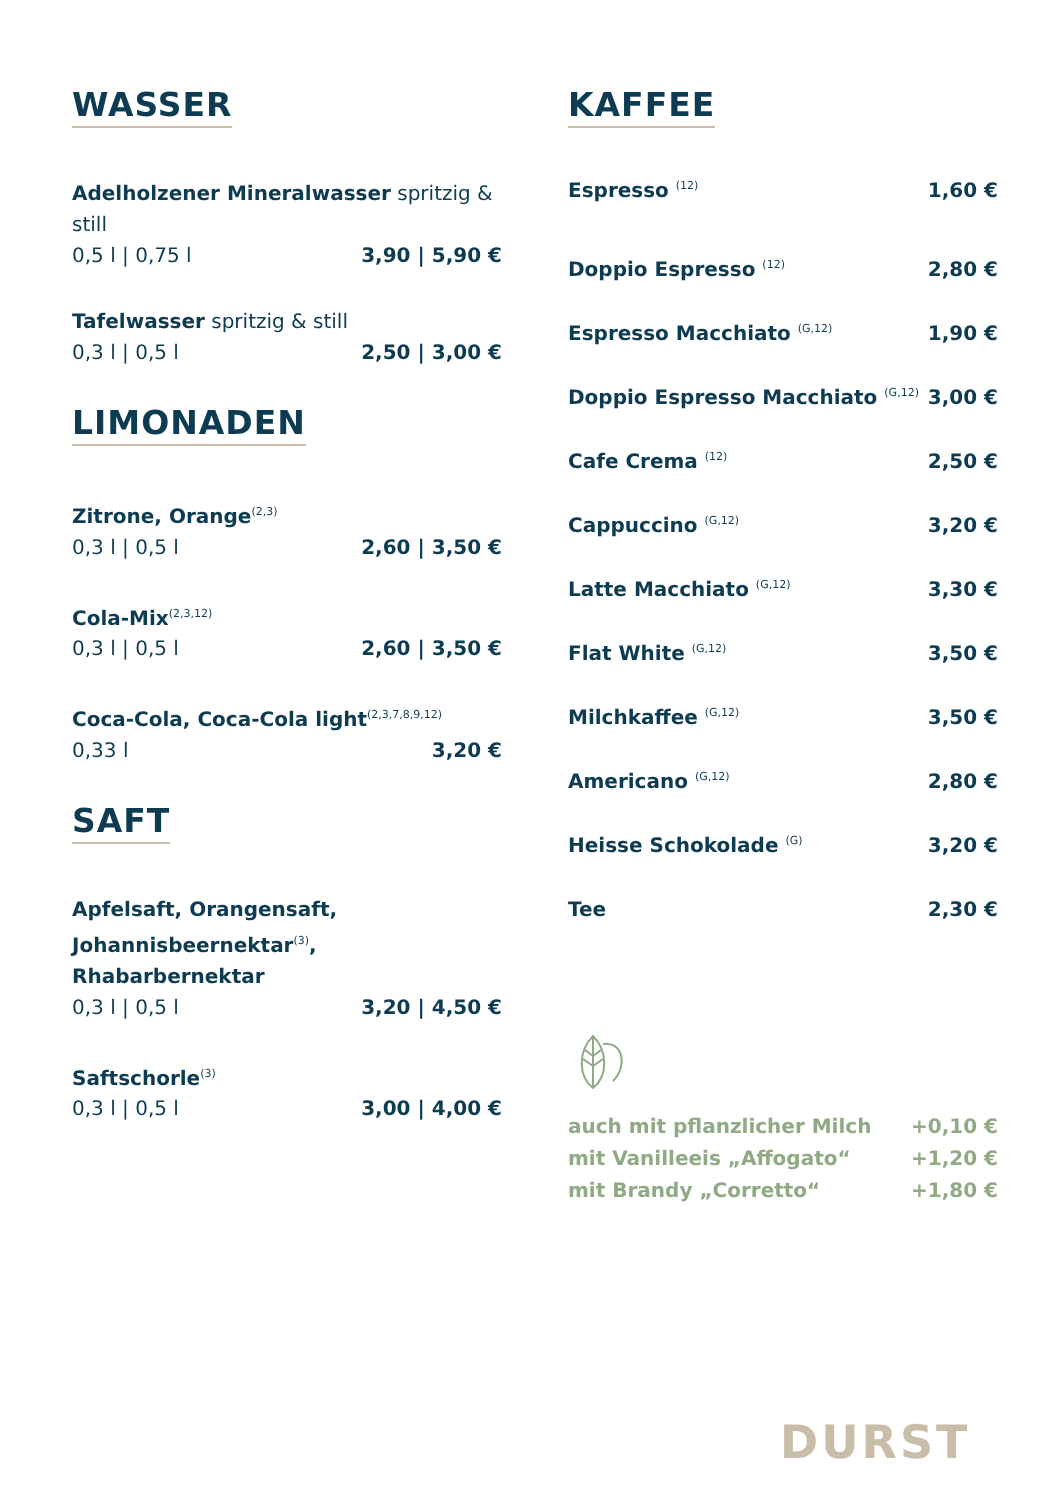WASSER
Adelholzener Mineralwasser spritzig & still
0,5 l | 0,75 l 3,90 | 5,90 €
Tafelwasser spritzig & still
0,3 l | 0,5 l 2,50 | 3,00 €
LIMONADEN
Zitrone, Orange<sup>(2,3)</sup>
0,3 l | 0,5 l 2,60 | 3,50 €
Cola-Mix<sup>(2,3,12)</sup>
0,3 l | 0,5 l 2,60 | 3,50 €
Coca-Cola, Coca-Cola light<sup>(2,3,7,8,9,12)</sup>
0,33 l 3,20 €
SAFT
Apfelsaft, Orangensaft,
Johannisbeernektar<sup>(3)</sup>, Rhabarbernektar
0,3 l | 0,5 l 3,20 | 4,50 €
Saftschorle<sup>(3)</sup>
0,3 l | 0,5 l 3,00 | 4,00 €
KAFFEE
Espresso <sup>(12)</sup> 1,60 €
Doppio Espresso <sup>(12)</sup> 2,80 €
Espresso Macchiato <sup>(G,12)</sup> 1,90 €
Doppio Espresso Macchiato <sup>(G,12)</sup> 3,00 €
Cafe Crema <sup>(12)</sup> 2,50 €
Cappuccino <sup>(G,12)</sup> 3,20 €
Latte Macchiato <sup>(G,12)</sup> 3,30 €
Flat White <sup>(G,12)</sup> 3,50 €
Milchkaffee <sup>(G,12)</sup> 3,50 €
Americano <sup>(G,12)</sup> 2,80 €
Heisse Schokolade <sup>(G)</sup> 3,20 €
Tee 2,30 €
auch mit pflanzlicher Milch +0,10 €
mit Vanilleeis „Affogato“+1,20 €
mit Brandy „Corretto“+1,80 €
DURST